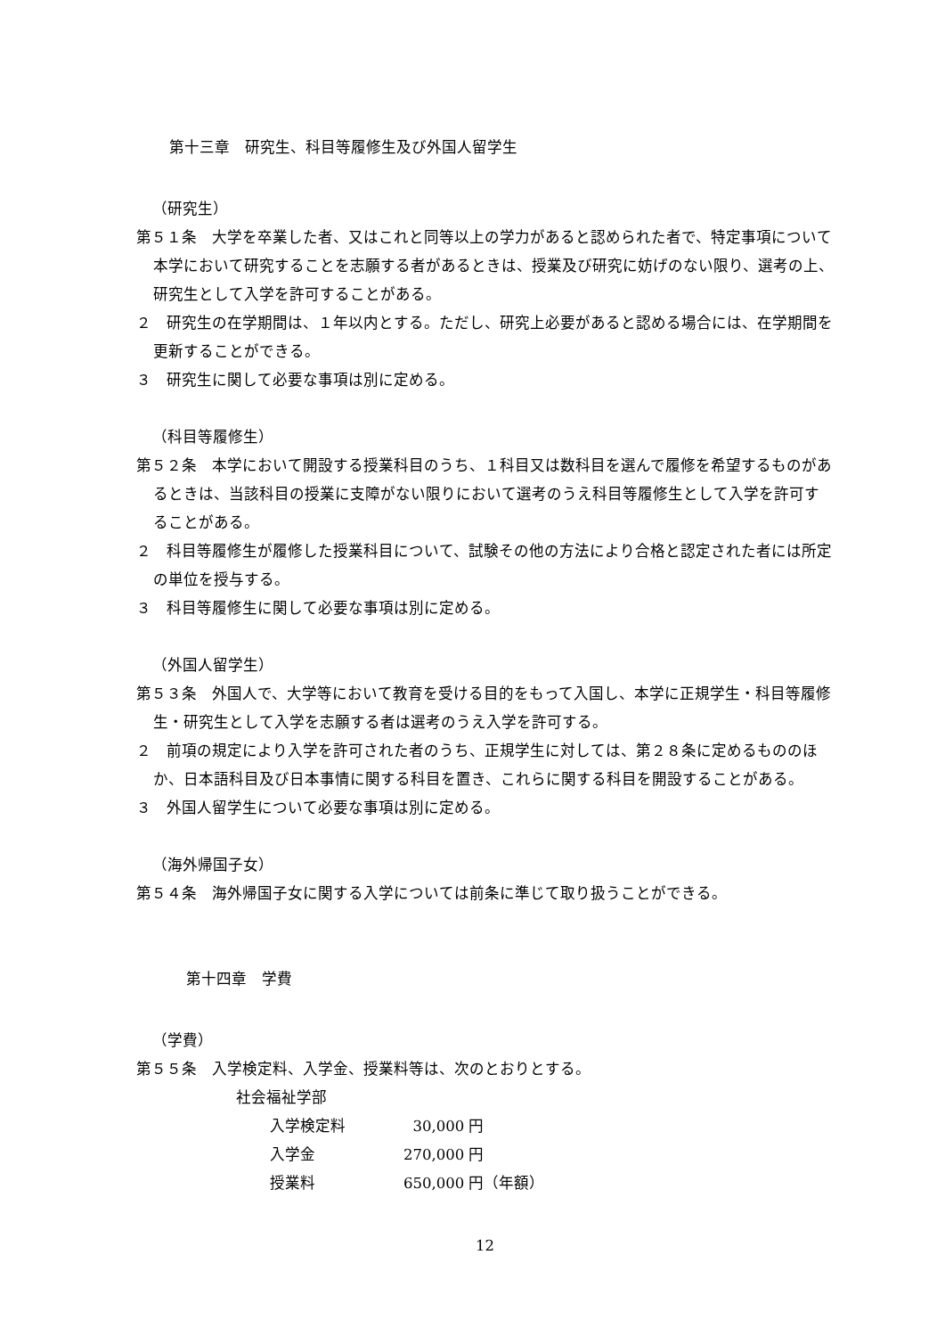第十三章　研究生、科目等履修生及び外国人留学生
（研究生）
第５１条　大学を卒業した者、又はこれと同等以上の学力があると認められた者で、特定事項について本学において研究することを志願する者があるときは、授業及び研究に妨げのない限り、選考の上、研究生として入学を許可することがある。
２　研究生の在学期間は、１年以内とする。ただし、研究上必要があると認める場合には、在学期間を更新することができる。
３　研究生に関して必要な事項は別に定める。
（科目等履修生）
第５２条　本学において開設する授業科目のうち、１科目又は数科目を選んで履修を希望するものがあるときは、当該科目の授業に支障がない限りにおいて選考のうえ科目等履修生として入学を許可することがある。
２　科目等履修生が履修した授業科目について、試験その他の方法により合格と認定された者には所定の単位を授与する。
３　科目等履修生に関して必要な事項は別に定める。
（外国人留学生）
第５３条　外国人で、大学等において教育を受ける目的をもって入国し、本学に正規学生・科目等履修生・研究生として入学を志願する者は選考のうえ入学を許可する。
２　前項の規定により入学を許可された者のうち、正規学生に対しては、第２８条に定めるもののほか、日本語科目及び日本事情に関する科目を置き、これらに関する科目を開設することがある。
３　外国人留学生について必要な事項は別に定める。
（海外帰国子女）
第５４条　海外帰国子女に関する入学については前条に準じて取り扱うことができる。
第十四章　学費
（学費）
第５５条　入学検定料、入学金、授業料等は、次のとおりとする。
社会福祉学部
| 入学検定料 | 30,000 円 |
| 入学金 | 270,000 円 |
| 授業料 | 650,000 円（年額） |
12